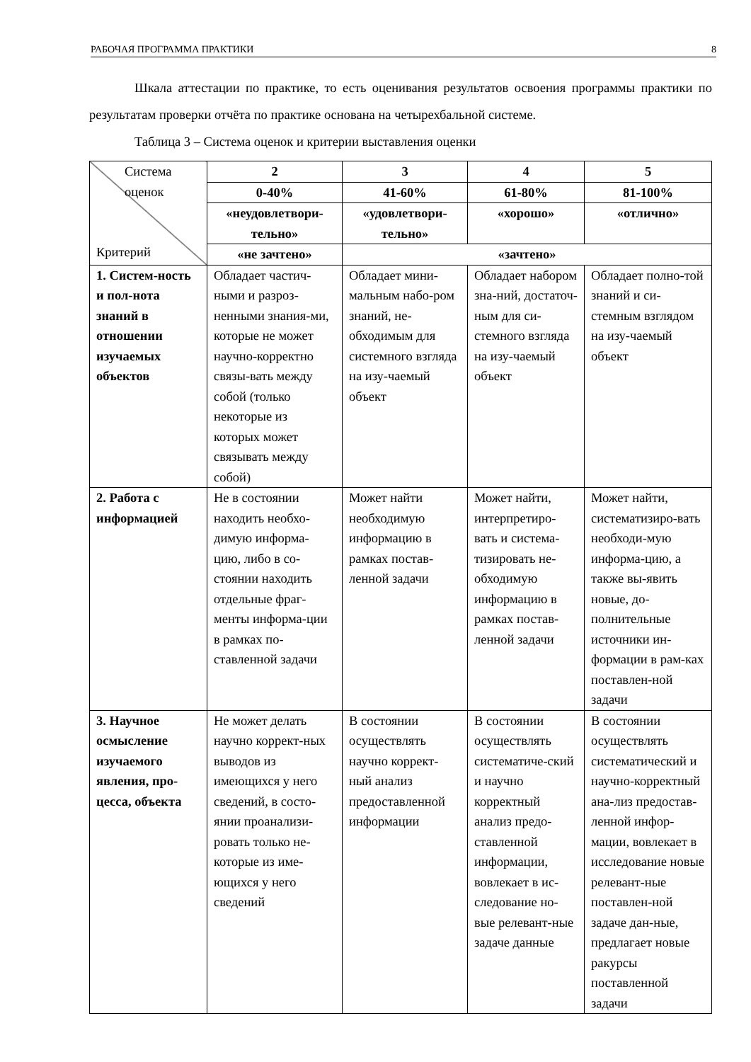РАБОЧАЯ ПРОГРАММА ПРАКТИКИ 8
Шкала аттестации по практике, то есть оценивания результатов освоения программы практики по результатам проверки отчёта по практике основана на четырехбальной системе.
Таблица 3 – Система оценок и критерии выставления оценки
| Система оценок Критерий | 2 | 3 | 4 | 5 |
| | 0-40% | 41-60% | 61-80% | 81-100% |
| | «неудовлетвори-тельно» | «удовлетвори-тельно» | «хорошо» | «отлично» |
| | «не зачтено» | «зачтено» | | |
| 1. Систем-ность и пол-нота знаний в отношении изучаемых объектов | Обладает частич-ными и разроз-ненными знания-ми, которые не может научно-корректно связы-вать между собой (только некоторые из которых может связывать между собой) | Обладает мини-мальным набо-ром знаний, не-обходимым для системного взгляда на изу-чаемый объект | Обладает набором зна-ний, достаточ-ным для си-стемного взгляда на изу-чаемый объект | Обладает полно-той знаний и си-стемным взглядом на изу-чаемый объект |
| 2. Работа с информацией | Не в состоянии находить необхо-димую информа-цию, либо в со-стоянии находить отдельные фраг-менты информа-ции в рамках по-ставленной задачи | Может найти необходимую информацию в рамках постав-ленной задачи | Может найти, интерпретиро-вать и система-тизировать не-обходимую информацию в рамках постав-ленной задачи | Может найти, систематизиро-вать необходи-мую информа-цию, а также вы-явить новые, до-полнительные источники ин-формации в рам-ках поставлен-ной задачи |
| 3. Научное осмысление изучаемого явления, про-цесса, объекта | Не может делать научно коррект-ных выводов из имеющихся у него сведений, в состо-янии проанализи-ровать только не-которые из име-ющихся у него сведений | В состоянии осуществлять научно коррект-ный анализ предоставленной информации | В состоянии осуществлять систематиче-ский и научно корректный анализ предо-ставленной информации, вовлекает в ис-следование но-вые релевант-ные задаче данные | В состоянии осуществлять систематический и научно-корректный ана-лиз предостав-ленной инфор-мации, вовлекает в исследование новые релевант-ные поставлен-ной задаче дан-ные, предлагает новые ракурсы поставленной задачи |